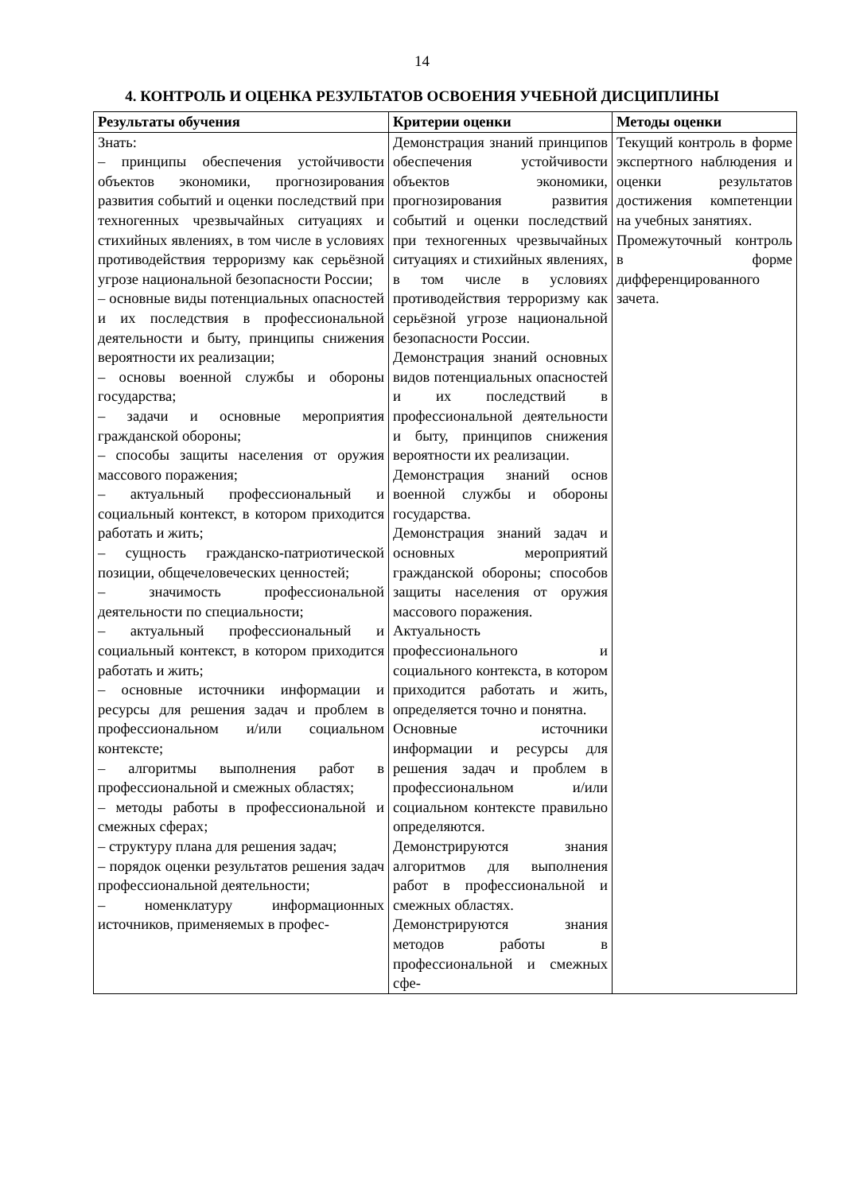14
4. КОНТРОЛЬ И ОЦЕНКА РЕЗУЛЬТАТОВ ОСВОЕНИЯ УЧЕБНОЙ ДИСЦИПЛИНЫ
| Результаты обучения | Критерии оценки | Методы оценки |
| --- | --- | --- |
| Знать: – принципы обеспечения устойчивости объектов экономики, прогнозирования развития событий и оценки последствий при техногенных чрезвычайных ситуациях и стихийных явлениях, в том числе в условиях противодействия терроризму как серьёзной угрозе национальной безопасности России; – основные виды потенциальных опасностей и их последствия в профессиональной деятельности и быту, принципы снижения вероятности их реализации; – основы военной службы и обороны государства; – задачи и основные мероприятия гражданской обороны; – способы защиты населения от оружия массового поражения; – актуальный профессиональный и социальный контекст, в котором приходится работать и жить; – сущность гражданско-патриотической позиции, общечеловеческих ценностей; – значимость профессиональной деятельности по специальности; – актуальный профессиональный и социальный контекст, в котором приходится работать и жить; – основные источники информации и ресурсы для решения задач и проблем в профессиональном и/или социальном контексте; – алгоритмы выполнения работ в профессиональной и смежных областях; – методы работы в профессиональной и смежных сферах; – структуру плана для решения задач; – порядок оценки результатов решения задач профессиональной деятельности; – номенклатуру информационных источников, применяемых в профес- | Демонстрация знаний принципов обеспечения устойчивости объектов экономики, прогнозирования развития событий и оценки последствий при техногенных чрезвычайных ситуациях и стихийных явлениях, в том числе в условиях противодействия терроризму как серьёзной угрозе национальной безопасности России. Демонстрация знаний основных видов потенциальных опасностей и их последствий в профессиональной деятельности и быту, принципов снижения вероятности их реализации. Демонстрация знаний основ военной службы и обороны государства. Демонстрация знаний задач и основных мероприятий гражданской обороны; способов защиты населения от оружия массового поражения. Актуальность профессионального и социального контекста, в котором приходится работать и жить, определяется точно и понятна. Основные источники информации и ресурсы для решения задач и проблем в профессиональном и/или социальном контексте правильно определяются. Демонстрируются знания алгоритмов для выполнения работ в профессиональной и смежных областях. Демонстрируются знания методов работы в профессиональной и смежных сфе- | Текущий контроль в форме экспертного наблюдения и оценки результатов достижения компетенции на учебных занятиях. Промежуточный контроль в форме дифференцированного зачета. |